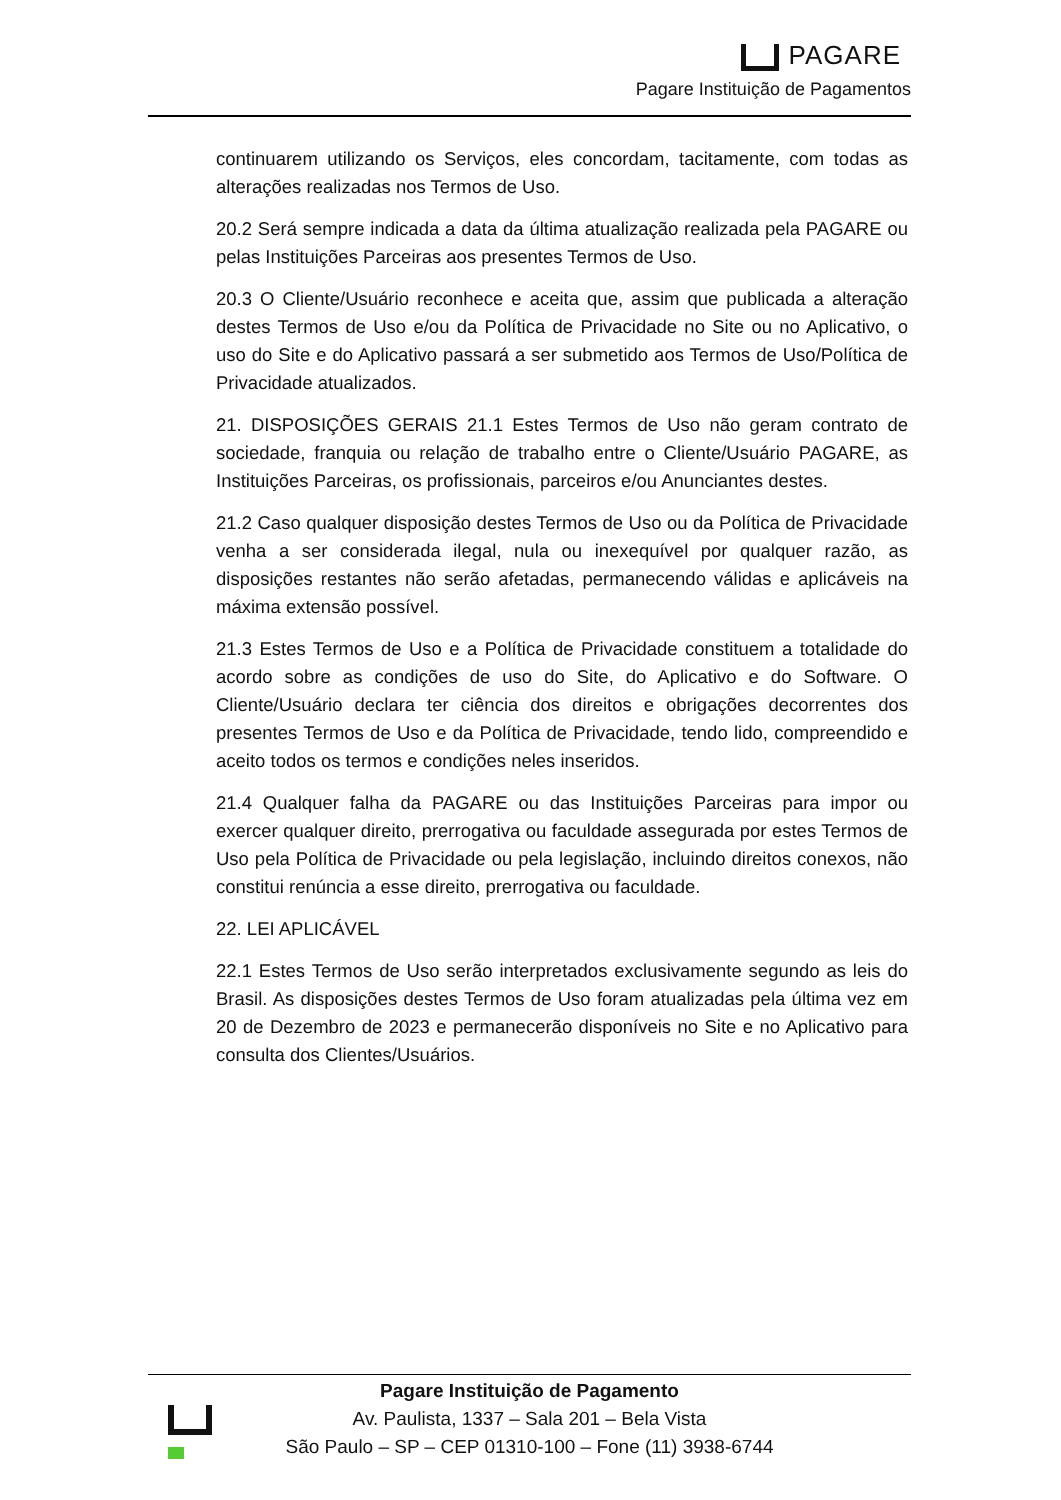PAGARE
Pagare Instituição de Pagamentos
continuarem utilizando os Serviços, eles concordam, tacitamente, com todas as alterações realizadas nos Termos de Uso.
20.2 Será sempre indicada a data da última atualização realizada pela PAGARE ou pelas Instituições Parceiras aos presentes Termos de Uso.
20.3 O Cliente/Usuário reconhece e aceita que, assim que publicada a alteração destes Termos de Uso e/ou da Política de Privacidade no Site ou no Aplicativo, o uso do Site e do Aplicativo passará a ser submetido aos Termos de Uso/Política de Privacidade atualizados.
21. DISPOSIÇÕES GERAIS 21.1 Estes Termos de Uso não geram contrato de sociedade, franquia ou relação de trabalho entre o Cliente/Usuário PAGARE, as Instituições Parceiras, os profissionais, parceiros e/ou Anunciantes destes.
21.2 Caso qualquer disposição destes Termos de Uso ou da Política de Privacidade venha a ser considerada ilegal, nula ou inexequível por qualquer razão, as disposições restantes não serão afetadas, permanecendo válidas e aplicáveis na máxima extensão possível.
21.3 Estes Termos de Uso e a Política de Privacidade constituem a totalidade do acordo sobre as condições de uso do Site, do Aplicativo e do Software. O Cliente/Usuário declara ter ciência dos direitos e obrigações decorrentes dos presentes Termos de Uso e da Política de Privacidade, tendo lido, compreendido e aceito todos os termos e condições neles inseridos.
21.4 Qualquer falha da PAGARE ou das Instituições Parceiras para impor ou exercer qualquer direito, prerrogativa ou faculdade assegurada por estes Termos de Uso pela Política de Privacidade ou pela legislação, incluindo direitos conexos, não constitui renúncia a esse direito, prerrogativa ou faculdade.
22. LEI APLICÁVEL
22.1 Estes Termos de Uso serão interpretados exclusivamente segundo as leis do Brasil. As disposições destes Termos de Uso foram atualizadas pela última vez em 20 de Dezembro de 2023 e permanecerão disponíveis no Site e no Aplicativo para consulta dos Clientes/Usuários.
Pagare Instituição de Pagamento
Av. Paulista, 1337 – Sala 201 – Bela Vista
São Paulo – SP – CEP 01310-100 – Fone (11) 3938-6744